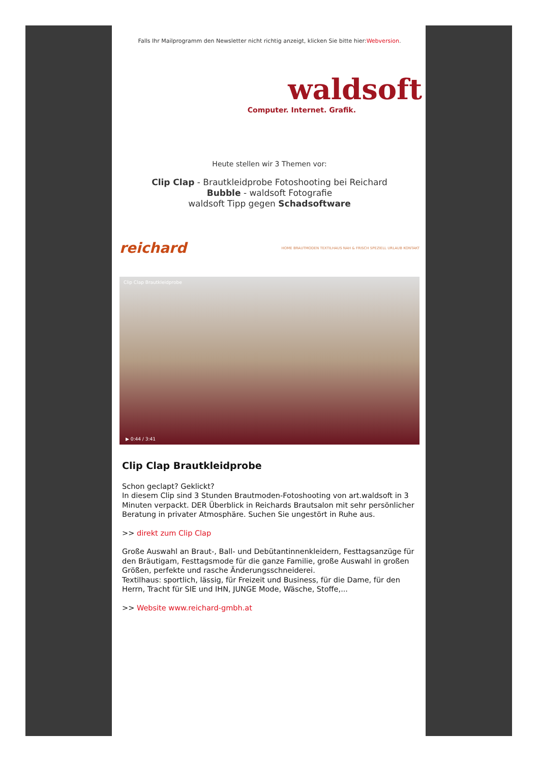Falls Ihr Mailprogramm den Newsletter nicht richtig anzeigt, klicken Sie bitte hier:Webversion.
waldsoft
Computer. Internet. Grafik.
Heute stellen wir 3 Themen vor:
Clip Clap - Brautkleidprobe Fotoshooting bei Reichard
Bubble - waldsoft Fotografie
waldsoft Tipp gegen Schadsoftware
reichard HOME BRAUTMODEN TEXTILHAUS NAH & FRISCH SPEZIELL URLAUB KONTAKT
Clip Clap Brautkleidprobe
▶ 0:44 / 3:41
Clip Clap Brautkleidprobe
Schon geclapt? Geklickt?
In diesem Clip sind 3 Stunden Brautmoden-Fotoshooting von art.waldsoft in 3 Minuten verpackt. DER Überblick in Reichards Brautsalon mit sehr persönlicher Beratung in privater Atmosphäre. Suchen Sie ungestört in Ruhe aus.
>> direkt zum Clip Clap
Große Auswahl an Braut-, Ball- und Debütantinnenkleidern, Festtagsanzüge für den Bräutigam, Festtagsmode für die ganze Familie, große Auswahl in großen Größen, perfekte und rasche Änderungsschneiderei.
Textilhaus: sportlich, lässig, für Freizeit und Business, für die Dame, für den Herrn, Tracht für SIE und IHN, JUNGE Mode, Wäsche, Stoffe,...
>> Website www.reichard-gmbh.at